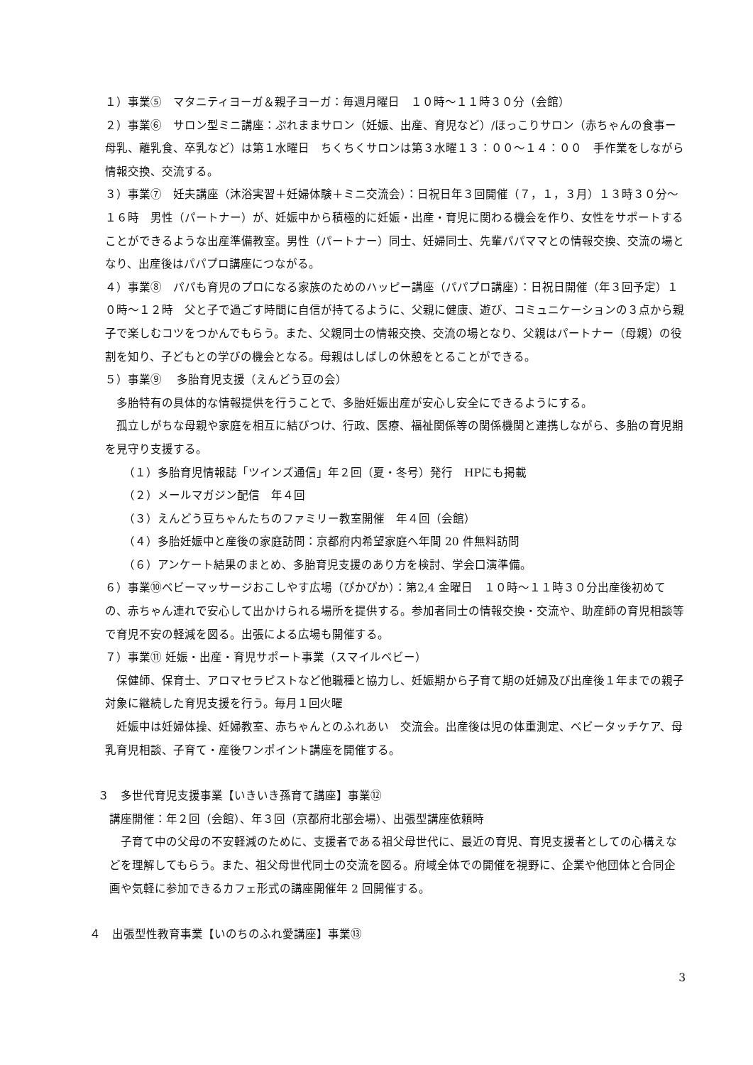１）事業⑤　マタニティヨーガ＆親子ヨーガ：毎週月曜日　１０時～１１時３０分（会館）
２）事業⑥　サロン型ミニ講座：ぷれままサロン（妊娠、出産、育児など）/ほっこりサロン（赤ちゃんの食事ー母乳、離乳食、卒乳など）は第１水曜日　ちくちくサロンは第３水曜１３：００～１４：００　手作業をしながら情報交換、交流する。
３）事業⑦　妊夫講座（沐浴実習＋妊婦体験＋ミニ交流会）：日祝日年３回開催（７，１，３月）１３時３０分～１６時　男性（パートナー）が、妊娠中から積極的に妊娠・出産・育児に関わる機会を作り、女性をサポートすることができるような出産準備教室。男性（パートナー）同士、妊婦同士、先輩パパママとの情報交換、交流の場となり、出産後はパパプロ講座につながる。
４）事業⑧　パパも育児のプロになる家族のためのハッピー講座（パパプロ講座）：日祝日開催（年３回予定）１０時～１２時　父と子で過ごす時間に自信が持てるように、父親に健康、遊び、コミュニケーションの３点から親子で楽しむコツをつかんでもらう。また、父親同士の情報交換、交流の場となり、父親はパートナー（母親）の役割を知り、子どもとの学びの機会となる。母親はしばしの休憩をとることができる。
５）事業⑨　 多胎育児支援（えんどう豆の会）
　多胎特有の具体的な情報提供を行うことで、多胎妊娠出産が安心し安全にできるようにする。
　孤立しがちな母親や家庭を相互に結びつけ、行政、医療、福祉関係等の関係機関と連携しながら、多胎の育児期を見守り支援する。
（１）多胎育児情報誌「ツインズ通信」年２回（夏・冬号）発行　HPにも掲載
（２）メールマガジン配信　年４回
（３）えんどう豆ちゃんたちのファミリー教室開催　年４回（会館）
（４）多胎妊娠中と産後の家庭訪問：京都府内希望家庭へ年間 20 件無料訪問
（６）アンケート結果のまとめ、多胎育児支援のあり方を検討、学会口演準備。
６）事業⑩ベビーマッサージおこしやす広場（ぴかぴか）：第2,4 金曜日　１０時～１１時３０分出産後初めての、赤ちゃん連れで安心して出かけられる場所を提供する。参加者同士の情報交換・交流や、助産師の育児相談等で育児不安の軽減を図る。出張による広場も開催する。
７）事業⑪ 妊娠・出産・育児サポート事業（スマイルベビー）
　保健師、保育士、アロマセラピストなど他職種と協力し、妊娠期から子育て期の妊婦及び出産後１年までの親子対象に継続した育児支援を行う。毎月１回火曜
　妊娠中は妊婦体操、妊婦教室、赤ちゃんとのふれあい　交流会。出産後は児の体重測定、ベビータッチケア、母乳育児相談、子育て・産後ワンポイント講座を開催する。
３　多世代育児支援事業【いきいき孫育て講座】事業⑫
講座開催：年２回（会館）、年３回（京都府北部会場）、出張型講座依頼時
　子育て中の父母の不安軽減のために、支援者である祖父母世代に、最近の育児、育児支援者としての心構えなどを理解してもらう。また、祖父母世代同士の交流を図る。府域全体での開催を視野に、企業や他団体と合同企画や気軽に参加できるカフェ形式の講座開催年 2 回開催する。
４　出張型性教育事業【いのちのふれ愛講座】事業⑬
3